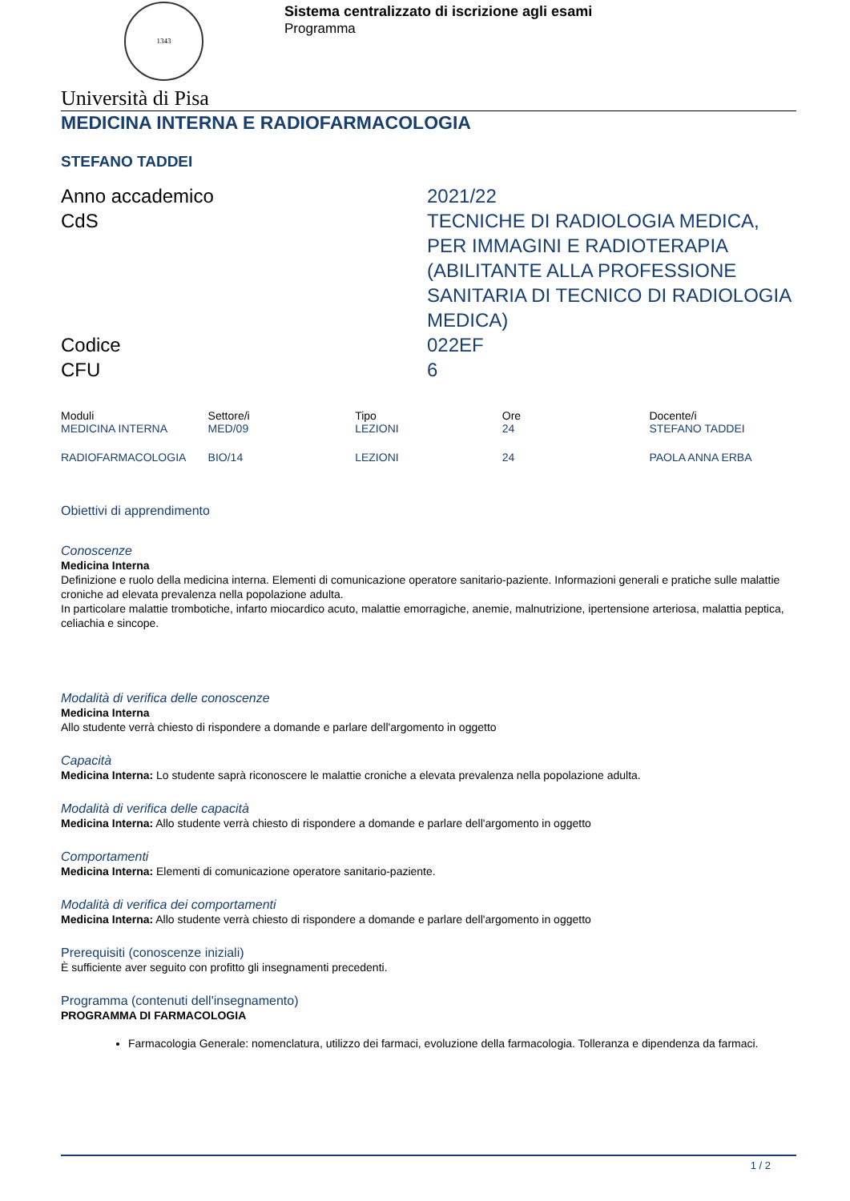1343
Sistema centralizzato di iscrizione agli esami
Programma
Università di Pisa
MEDICINA INTERNA E RADIOFARMACOLOGIA
STEFANO TADDEI
Anno accademico
2021/22
CdS
TECNICHE DI RADIOLOGIA MEDICA, PER IMMAGINI E RADIOTERAPIA (ABILITANTE ALLA PROFESSIONE SANITARIA DI TECNICO DI RADIOLOGIA MEDICA)
Codice
022EF
CFU
6
| Moduli | Settore/i | Tipo | Ore | Docente/i |
| --- | --- | --- | --- | --- |
| MEDICINA INTERNA | MED/09 | LEZIONI | 24 | STEFANO TADDEI |
| RADIOFARMACOLOGIA | BIO/14 | LEZIONI | 24 | PAOLA ANNA ERBA |
Obiettivi di apprendimento
Conoscenze
Medicina Interna
Definizione e ruolo della medicina interna. Elementi di comunicazione operatore sanitario-paziente. Informazioni generali e pratiche sulle malattie croniche ad elevata prevalenza nella popolazione adulta.
In particolare malattie trombotiche, infarto miocardico acuto, malattie emorragiche, anemie, malnutrizione, ipertensione arteriosa, malattia peptica, celiachia e sincope.
Modalità di verifica delle conoscenze
Medicina Interna
Allo studente verrà chiesto di rispondere a domande e parlare dell'argomento in oggetto
Capacità
Medicina Interna: Lo studente saprà riconoscere le malattie croniche a elevata prevalenza nella popolazione adulta.
Modalità di verifica delle capacità
Medicina Interna: Allo studente verrà chiesto di rispondere a domande e parlare dell'argomento in oggetto
Comportamenti
Medicina Interna: Elementi di comunicazione operatore sanitario-paziente.
Modalità di verifica dei comportamenti
Medicina Interna: Allo studente verrà chiesto di rispondere a domande e parlare dell'argomento in oggetto
Prerequisiti (conoscenze iniziali)
È sufficiente aver seguito con profitto gli insegnamenti precedenti.
Programma (contenuti dell'insegnamento)
PROGRAMMA DI FARMACOLOGIA
Farmacologia Generale: nomenclatura, utilizzo dei farmaci, evoluzione della farmacologia. Tolleranza e dipendenza da farmaci.
1 / 2